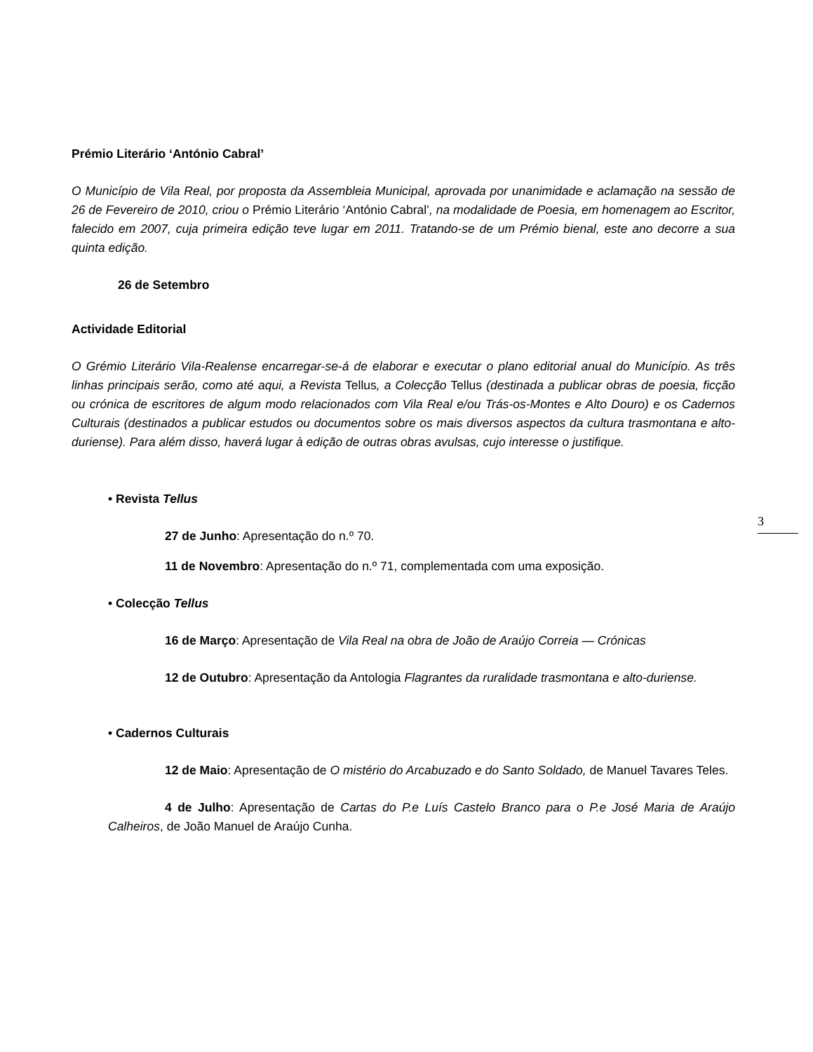Prémio Literário ‘António Cabral’
O Município de Vila Real, por proposta da Assembleia Municipal, aprovada por unanimidade e aclamação na sessão de 26 de Fevereiro de 2010, criou o Prémio Literário ‘António Cabral’, na modalidade de Poesia, em homenagem ao Escritor, falecido em 2007, cuja primeira edição teve lugar em 2011. Tratando-se de um Prémio bienal, este ano decorre a sua quinta edição.
26 de Setembro
Actividade Editorial
O Grémio Literário Vila-Realense encarregar-se-á de elaborar e executar o plano editorial anual do Município. As três linhas principais serão, como até aqui, a Revista Tellus, a Colecção Tellus (destinada a publicar obras de poesia, ficção ou crónica de escritores de algum modo relacionados com Vila Real e/ou Trás-os-Montes e Alto Douro) e os Cadernos Culturais (destinados a publicar estudos ou documentos sobre os mais diversos aspectos da cultura trasmontana e alto-duriense). Para além disso, haverá lugar à edição de outras obras avulsas, cujo interesse o justifique.
• Revista Tellus
27 de Junho: Apresentação do n.º 70.
11 de Novembro: Apresentação do n.º 71, complementada com uma exposição.
• Colecção Tellus
16 de Março: Apresentação de Vila Real na obra de João de Araújo Correia — Crónicas
12 de Outubro: Apresentação da Antologia Flagrantes da ruralidade trasmontana e alto-duriense.
• Cadernos Culturais
12 de Maio: Apresentação de O mistério do Arcabuzado e do Santo Soldado, de Manuel Tavares Teles.
4 de Julho: Apresentação de Cartas do P.e Luís Castelo Branco para o P.e José Maria de Araújo Calheiros, de João Manuel de Araújo Cunha.
3